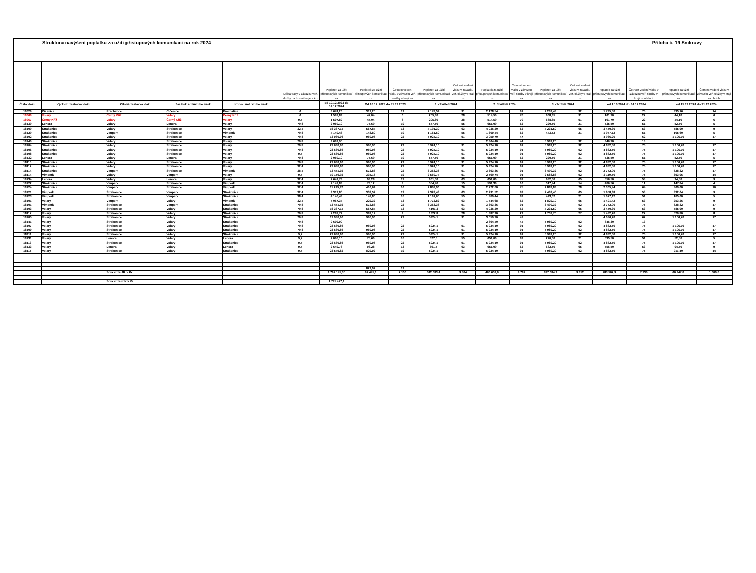Struktura navýšení poplatku za užití přístupových komunikací na rok 2024 Příloha č. 19 Smlouvy
| | | | | | Délka trasy v závazku veř. služby na území kraje v km | Poplatek za užití přístupových komunikací za | Poplatek za užití přístupových komunikací za | Četnost vedení vlaku v závazku veř. služby v kraji za | Poplatek za užití přístupových komunikací za | Četnost vedení vlaku v závazku veř. služby v kraji za | Poplatek za užití přístupových komunikací za | Četnost vedení vlaku v závazku veř. služby v kraji za | Poplatek za užití přístupových komunikací za | Četnost vedení vlaku v závazku veř. služby v kraji za | Poplatek za užití přístupových komunikací za | Četnost vedení vlaku v závazku veř. služby v kraji za období | Poplatek za užití přístupových komunikací za | Četnost vedení vlaku v závazku veř. služby v kraji za období |
| --- | --- | --- | --- | --- | --- | --- | --- | --- | --- | --- | --- | --- | --- | --- | --- | --- | --- | --- |
| Číslo vlaku | Výchozí zastávka vlaku | Cílová zastávka vlaku | Začátek smluvního úseku | Konec smluvního úseku | | od 10.12.2023 do 14.12.2024 | Od 10.12.2023 do 31.12.2023 | | 1. čtvrtletí 2024 | | 2. čtvrtletí 2024 | | 3. čtvrtletí 2024 | | od 1.10.2024 do 14.12.2024 | | od 15.12.2024 do 31.12.2024 | |
| 18026 | Čičenice | Prachatice | Čičenice | Prachatice | 6 | 8 674,26 | 319,20 | 19 | 2 178,54 | 91 | 2 178,54 | 91 | 2 202,48 | 92 | 1 795,50 | 75 | 335,16 | 14 |
| 18066 | Volary | Černý Kříž | Volary | Černý Kříž | 6 | 1 597,89 | 47,04 | 6 | 205,80 | 28 | 514,50 | 70 | 668,85 | 91 | 161,70 | 22 | 44,10 | 6 |
| 18067 | Černý Kříž | Volary | Černý Kříž | Volary | 9,7 | 1 597,89 | 47,04 | 6 | 205,80 | 28 | 514,50 | 70 | 668,85 | 91 | 161,70 | 22 | 44,10 | 6 |
| 18130 | Lenora | Volary | Lenora | Volary | 70,8 | 2 060,10 | 75,60 | 10 | 577,50 | 55 | 651,00 | 62 | 220,50 | 21 | 535,50 | 51 | 52,50 | 5 |
| 18100 | Strakonice | Volary | Strakonice | Volary | 32,4 | 16 387,14 | 567,84 | 13 | 4 101,30 | 63 | 4 036,20 | 62 | 4 231,50 | 65 | 3 450,30 | 53 | 585,90 | 9 |
| 18120 | Strakonice | Vimperk | Strakonice | Vimperk | 70,8 | 4 140,48 | 148,80 | 10 | 1 161,60 | 55 | 1 309,44 | 62 | 443,52 | 21 | 1 077,12 | 51 | 105,60 | 5 |
| 18102 | Strakonice | Volary | Strakonice | Volary | 70,8 | 13 980,96 | 960,96 | 22 | 5 924,10 | 91 | 3 059,70 | 47 | | | 4 036,20 | 62 | 1 106,70 | 17 |
| 18140 | Strakonice | Volary | Strakonice | Volary | 70,8 | 9 699,90 | | | | | 2 864,40 | 44 | 5 989,20 | 92 | 846,30 | 13 | | |
| 18104 | Strakonice | Volary | Strakonice | Volary | 70,8 | 23 680,86 | 960,96 | 22 | 5 924,10 | 91 | 5 924,10 | 91 | 5 989,20 | 92 | 4 882,50 | 75 | 1 106,70 | 17 |
| 18106 | Strakonice | Volary | Strakonice | Volary | 70,8 | 23 680,86 | 960,96 | 22 | 5 924,10 | 91 | 5 924,10 | 91 | 5 989,20 | 92 | 4 882,50 | 75 | 1 106,70 | 17 |
| 18108 | Strakonice | Volary | Strakonice | Volary | 9,7 | 23 680,86 | 960,96 | 22 | 5 924,10 | 91 | 5 924,10 | 91 | 5 989,20 | 92 | 4 882,50 | 75 | 1 106,70 | 17 |
| 18132 | Lenora | Volary | Lenora | Volary | 70,8 | 2 060,10 | 75,60 | 10 | 577,50 | 55 | 651,00 | 62 | 220,50 | 21 | 535,50 | 51 | 52,50 | 5 |
| 18110 | Strakonice | Volary | Strakonice | Volary | 70,8 | 23 680,86 | 960,96 | 22 | 5 924,10 | 91 | 5 924,10 | 91 | 5 989,20 | 92 | 4 882,50 | 75 | 1 106,70 | 17 |
| 18112 | Strakonice | Volary | Strakonice | Volary | 32,4 | 23 680,86 | 960,96 | 22 | 5 924,10 | 91 | 5 924,10 | 91 | 5 989,20 | 92 | 4 882,50 | 75 | 1 106,70 | 17 |
| 18114 | Strakonice | Vimperk | Strakonice | Vimperk | 38,4 | 13 471,92 | 572,88 | 22 | 3 363,36 | 91 | 3 363,36 | 91 | 3 400,32 | 92 | 2 772,00 | 75 | 628,32 | 17 |
| 18114 | Vimperk | Volary | Vimperk | Volary | 9,7 | 10 156,02 | 335,16 | 19 | 2 560,74 | 91 | 2 560,74 | 91 | 2 588,88 | 92 | 2 110,50 | 75 | 393,96 | 14 |
| 18134 | Lenora | Volary | Lenora | Volary | 32,4 | 2 649,78 | 98,28 | 13 | 661,50 | 63 | 651,00 | 62 | 682,50 | 65 | 556,50 | 53 | 94,50 | 9 |
| 18122 | Strakonice | Vimperk | Strakonice | Vimperk | 32,4 | 2 147,88 | 78,12 | 3 | 554,40 | 15 | 591,36 | 16 | 517,44 | 14 | 406,56 | 11 | 147,84 | 4 |
| 18124 | Strakonice | Vimperk | Strakonice | Vimperk | 32,4 | 11 245,92 | 416,64 | 16 | 2 808,96 | 76 | 2 772,00 | 75 | 2 882,88 | 78 | 2 365,44 | 64 | 369,60 | 10 |
| 18121 | Vimperk | Strakonice | Vimperk | Strakonice | 32,4 | 9 319,80 | 338,52 | 13 | 2 328,48 | 63 | 2 291,52 | 62 | 2 402,40 | 65 | 1 958,88 | 53 | 332,64 | 9 |
| 18123 | Vimperk | Strakonice | Vimperk | Strakonice | 38,4 | 4 140,48 | 148,80 | 10 | 1 161,60 | 55 | 1 309,44 | 62 | 443,52 | 21 | 1 077,12 | 51 | 105,60 | 5 |
| 18101 | Volary | Vimperk | Volary | Vimperk | 32,4 | 7 067,34 | 229,32 | 13 | 1 772,82 | 63 | 1 744,68 | 62 | 1 829,10 | 65 | 1 491,42 | 53 | 253,26 | 9 |
| 18101 | Vimperk | Strakonice | Vimperk | Strakonice | 70,8 | 13 471,92 | 572,88 | 22 | 3 363,36 | 91 | 3 363,36 | 91 | 3 400,32 | 92 | 2 772,00 | 75 | 628,32 | 17 |
| 18103 | Volary | Strakonice | Volary | Strakonice | 70,8 | 16 387,14 | 567,84 | 13 | 4101,3 | 63 | 4 036,20 | 62 | 4 231,50 | 65 | 3 450,30 | 53 | 585,90 | 9 |
| 18117 | Volary | Strakonice | Volary | Strakonice | 70,8 | 7 293,72 | 393,12 | 9 | 1822,8 | 28 | 1 887,90 | 29 | 1 757,70 | 27 | 1 432,20 | 22 | 520,80 | 8 |
| 18105 | Volary | Strakonice | Volary | Strakonice | 70,8 | 13 980,96 | 960,96 | 22 | 5924,1 | 91 | 3 059,70 | 47 | | | 4 036,20 | 62 | 1 106,70 | 17 |
| 18141 | Volary | Strakonice | Volary | Strakonice | 70,8 | 9 699,90 | | | | | 2 864,40 | 44 | 5 989,20 | 92 | 846,30 | 13 | | |
| 18107 | Volary | Strakonice | Volary | Strakonice | 70,8 | 23 680,86 | 960,96 | 22 | 5924,1 | 91 | 5 924,10 | 91 | 5 989,20 | 92 | 4 882,50 | 75 | 1 106,70 | 17 |
| 18109 | Volary | Strakonice | Volary | Strakonice | 70,8 | 23 680,86 | 960,96 | 22 | 5924,1 | 91 | 5 924,10 | 91 | 5 989,20 | 92 | 4 882,50 | 75 | 1 106,70 | 17 |
| 18111 | Volary | Strakonice | Volary | Strakonice | 9,7 | 23 680,86 | 960,96 | 22 | 5924,1 | 91 | 5 924,10 | 91 | 5 989,20 | 92 | 4 882,50 | 75 | 1 106,70 | 17 |
| 18131 | Volary | Lenora | Volary | Lenora | 9,7 | 2 060,10 | 75,60 | 10 | 577,5 | 55 | 651,00 | 62 | 220,50 | 21 | 535,50 | 51 | 52,50 | 5 |
| 18113 | Volary | Strakonice | Volary | Strakonice | 9,7 | 23 680,86 | 960,96 | 22 | 5924,1 | 91 | 5 924,10 | 91 | 5 989,20 | 92 | 4 882,50 | 75 | 1 106,70 | 17 |
| 18133 | Volary | Lenora | Volary | Lenora | 9,7 | 2 649,78 | 98,28 | 13 | 661,5 | 63 | 651,00 | 62 | 682,50 | 65 | 556,50 | 53 | 94,50 | 9 |
| 18115 | Volary | Strakonice | Volary | Strakonice | 9,7 | 23 549,82 | 829,92 | 19 | 5924,1 | 91 | 5 924,10 | 91 | 5 989,20 | 92 | 4 882,50 | 75 | 911,40 | 14 |
| | | | | | | | 829,92 | 19 | | | | | | | | | | |
| | | Součet za JR v Kč | | | | 1 792 141,30 | 62 441,1 | 2 156 | 342 683,4 | 9 304 | 466 659,0 | 9 782 | 637 684,9 | 9 812 | 283 502,9 | 7 730 | 60 947,0 | 1 609,0 |
| | | Součet za rok v Kč | | | | 1 791 477,1 | | | | | | | | | | | | |